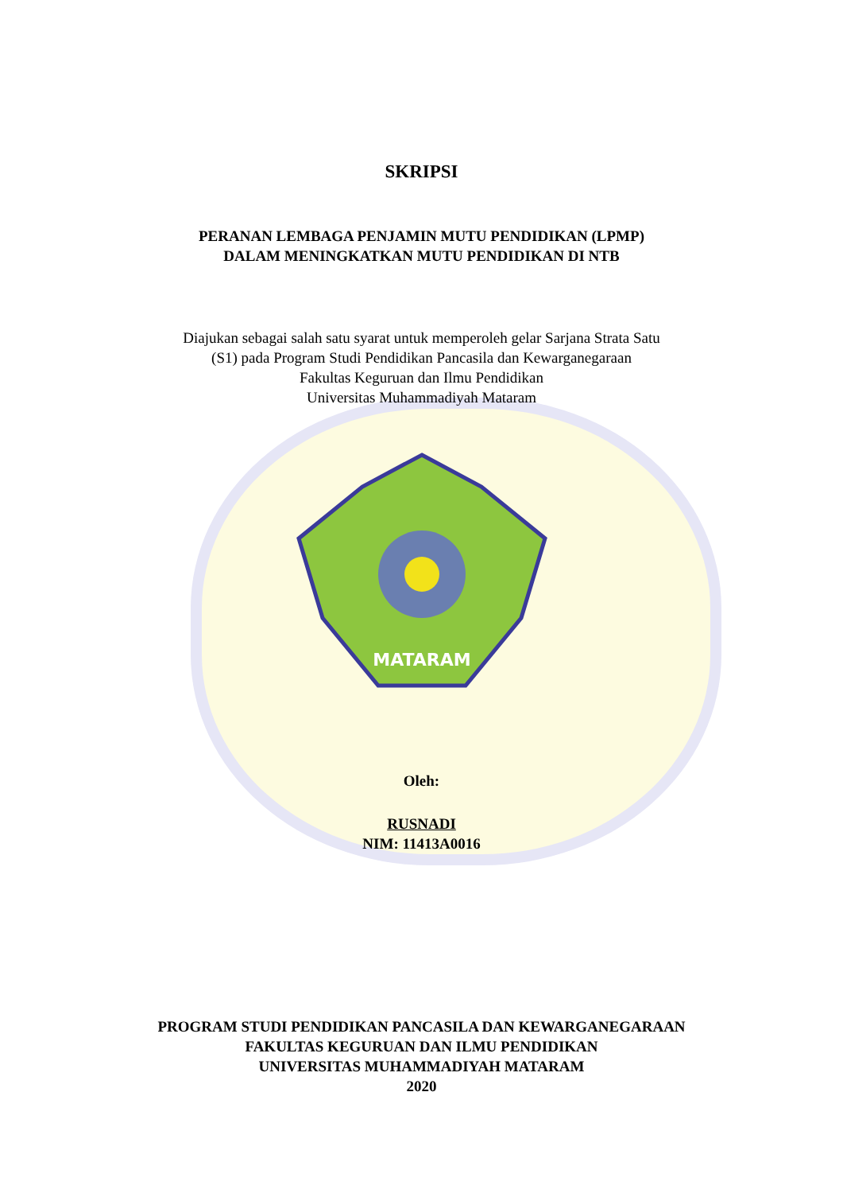SKRIPSI
PERANAN LEMBAGA PENJAMIN MUTU PENDIDIKAN (LPMP)
DALAM MENINGKATKAN MUTU PENDIDIKAN DI NTB
Diajukan sebagai salah satu syarat untuk memperoleh gelar Sarjana Strata Satu
(S1) pada Program Studi Pendidikan Pancasila dan Kewarganegaraan
Fakultas Keguruan dan Ilmu Pendidikan
Universitas Muhammadiyah Mataram
MATARAM
Oleh:
RUSNADI
NIM: 11413A0016
PROGRAM STUDI PENDIDIKAN PANCASILA DAN KEWARGANEGARAAN
FAKULTAS KEGURUAN DAN ILMU PENDIDIKAN
UNIVERSITAS MUHAMMADIYAH MATARAM
2020